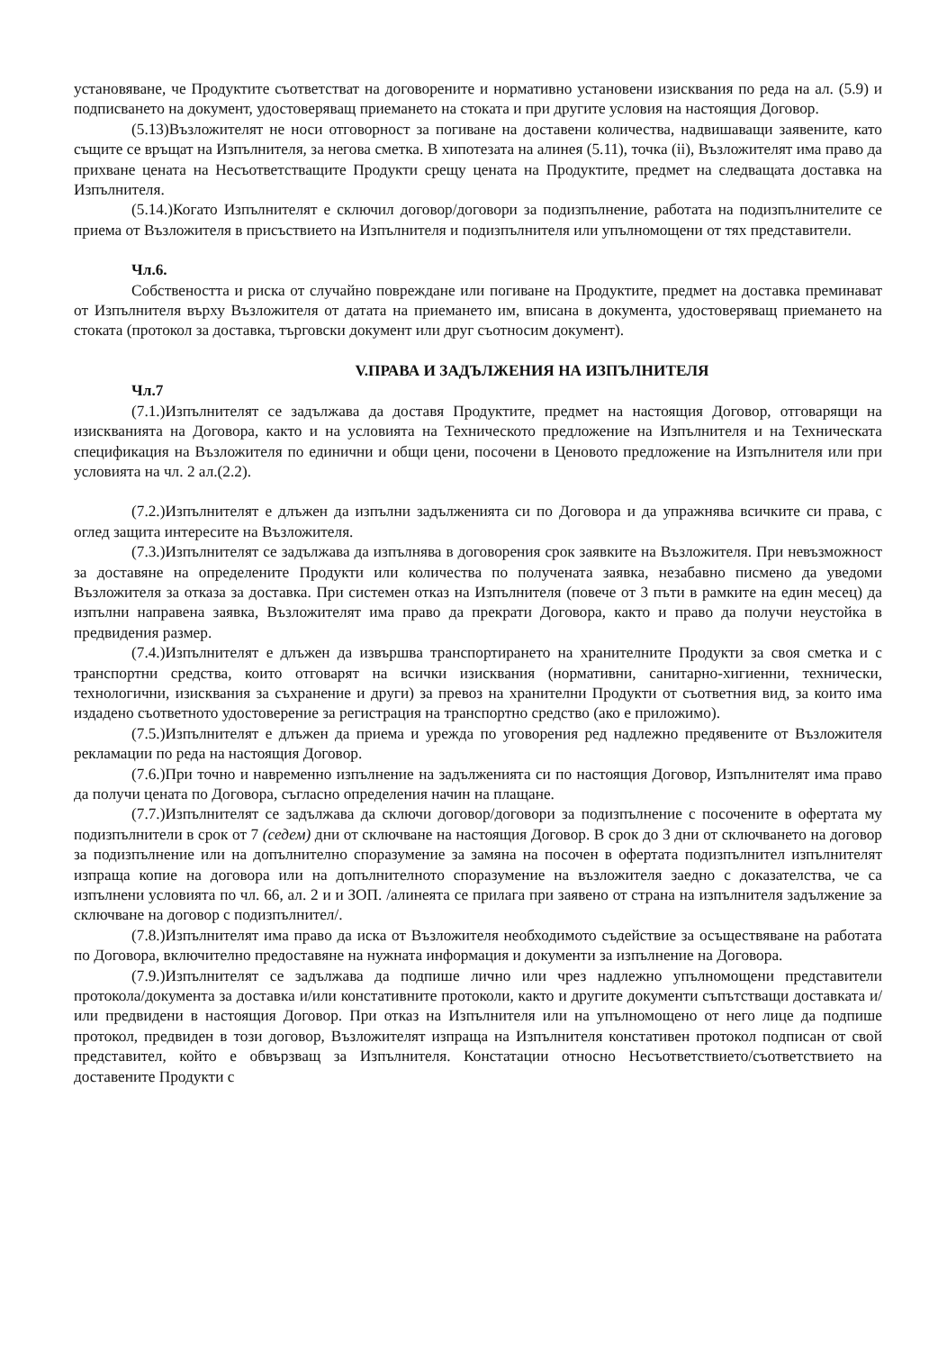установяване, че Продуктите съответстват на договорените и нормативно установени изисквания по реда на ал. (5.9) и подписването на документ, удостоверяващ приемането на стоката и при другите условия на настоящия Договор.
(5.13)Възложителят не носи отговорност за погиване на доставени количества, надвишаващи заявените, като същите се връщат на Изпълнителя, за негова сметка. В хипотезата на алинея (5.11), точка (ii), Възложителят има право да прихване цената на Несъответстващите Продукти срещу цената на Продуктите, предмет на следващата доставка на Изпълнителя.
(5.14.)Когато Изпълнителят е сключил договор/договори за подизпълнение, работата на подизпълнителите се приема от Възложителя в присъствието на Изпълнителя и подизпълнителя или упълномощени от тях представители.
Чл.6.
Собствеността и риска от случайно повреждане или погиване на Продуктите, предмет на доставка преминават от Изпълнителя върху Възложителя от датата на приемането им, вписана в документа, удостоверяващ приемането на стоката (протокол за доставка, търговски документ или друг съотносим документ).
V.ПРАВА И ЗАДЪЛЖЕНИЯ НА ИЗПЪЛНИТЕЛЯ
Чл.7
(7.1.)Изпълнителят се задължава да доставя Продуктите, предмет на настоящия Договор, отговарящи на изискванията на Договора, както и на условията на Техническото предложение на Изпълнителя и на Техническата спецификация на Възложителя по единични и общи цени, посочени в Ценовото предложение на Изпълнителя или при условията на чл. 2 ал.(2.2).
(7.2.)Изпълнителят е длъжен да изпълни задълженията си по Договора и да упражнява всичките си права, с оглед защита интересите на Възложителя.
(7.3.)Изпълнителят се задължава да изпълнява в договорения срок заявките на Възложителя. При невъзможност за доставяне на определените Продукти или количества по получената заявка, незабавно писмено да уведоми Възложителя за отказа за доставка. При системен отказ на Изпълнителя (повече от 3 пъти в рамките на един месец) да изпълни направена заявка, Възложителят има право да прекрати Договора, както и право да получи неустойка в предвидения размер.
(7.4.)Изпълнителят е длъжен да извършва транспортирането на хранителните Продукти за своя сметка и с транспортни средства, които отговарят на всички изисквания (нормативни, санитарно-хигиенни, технически, технологични, изисквания за съхранение и други) за превоз на хранителни Продукти от съответния вид, за които има издадено съответното удостоверение за регистрация на транспортно средство (ако е приложимо).
(7.5.)Изпълнителят е длъжен да приема и урежда по уговорения ред надлежно предявените от Възложителя рекламации по реда на настоящия Договор.
(7.6.)При точно и навременно изпълнение на задълженията си по настоящия Договор, Изпълнителят има право да получи цената по Договора, съгласно определения начин на плащане.
(7.7.)Изпълнителят се задължава да сключи договор/договори за подизпълнение с посочените в офертата му подизпълнители в срок от 7 (седем) дни от сключване на настоящия Договор. В срок до 3 дни от сключването на договор за подизпълнение или на допълнително споразумение за замяна на посочен в офертата подизпълнител изпълнителят изпраща копие на договора или на допълнителното споразумение на възложителя заедно с доказателства, че са изпълнени условията по чл. 66, ал. 2 и и ЗОП. /алинеята се прилага при заявено от страна на изпълнителя задължение за сключване на договор с подизпълнител/.
(7.8.)Изпълнителят има право да иска от Възложителя необходимото съдействие за осъществяване на работата по Договора, включително предоставяне на нужната информация и документи за изпълнение на Договора.
(7.9.)Изпълнителят се задължава да подпише лично или чрез надлежно упълномощени представители протокола/документа за доставка и/или констативните протоколи, както и другите документи съпътстващи доставката и/или предвидени в настоящия Договор. При отказ на Изпълнителя или на упълномощено от него лице да подпише протокол, предвиден в този договор, Възложителят изпраща на Изпълнителя констативен протокол подписан от свой представител, който е обвързващ за Изпълнителя. Констатации относно Несъответствието/съответствието на доставените Продукти с